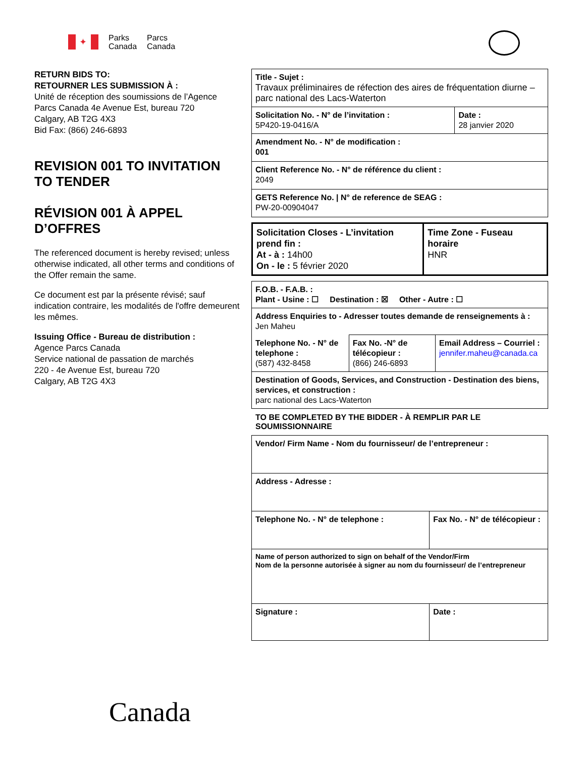✦
Parks
Canada
Parcs
Canada
RETURN BIDS TO:
RETOURNER LES SUBMISSION À :
Unité de réception des soumissions de l’Agence Parcs Canada 4e Avenue Est, bureau 720
Calgary, AB T2G 4X3
Bid Fax: (866) 246-6893
REVISION 001 TO INVITATION TO TENDER
RÉVISION 001 À APPEL D’OFFRES
The referenced document is hereby revised; unless otherwise indicated, all other terms and conditions of the Offer remain the same.
Ce document est par la présente révisé; sauf indication contraire, les modalités de l'offre demeurent les mêmes.
Issuing Office - Bureau de distribution :
Agence Parcs Canada
Service national de passation de marchés
220 - 4e Avenue Est, bureau 720
Calgary, AB T2G 4X3
| Title - Sujet : Travaux préliminaires de réfection des aires de fréquentation diurne – parc national des Lacs-Waterton | |
| Solicitation No. - N° de l’invitation : 5P420-19-0416/A | Date : 28 janvier 2020 |
| Amendment No. - N° de modification : 001 | |
| Client Reference No. - N° de référence du client : 2049 | |
| GETS Reference No. / N° de reference de SEAG : PW-20-00904047 | |
| Solicitation Closes - L’invitation prend fin : At - à : 14h00 On - le : 5 février 2020 | Time Zone - Fuseau horaire HNR |
| F.O.B. - F.A.B. : Plant - Usine : ☐ Destination : ☒ Other - Autre : ☐ | | |
| Address Enquiries to - Adresser toutes demande de renseignements à : Jen Maheu | | |
| Telephone No. - N° de telephone : (587) 432-8458 | Fax No. -N° de télécopieur : (866) 246-6893 | Email Address – Courriel : jennifer.maheu@canada.ca |
| Destination of Goods, Services, and Construction - Destination des biens, services, et construction : parc national des Lacs-Waterton | | |
TO BE COMPLETED BY THE BIDDER - À REMPLIR PAR LE SOUMISSIONNAIRE
| Vendor/ Firm Name - Nom du fournisseur/ de l’entrepreneur : | |
| Address - Adresse : | |
| Telephone No. - N° de telephone : | Fax No. - N° de télécopieur : |
| Name of person authorized to sign on behalf of the Vendor/Firm Nom de la personne autorisée à signer au nom du fournisseur/ de l’entrepreneur | |
| Signature : | Date : |
Canada